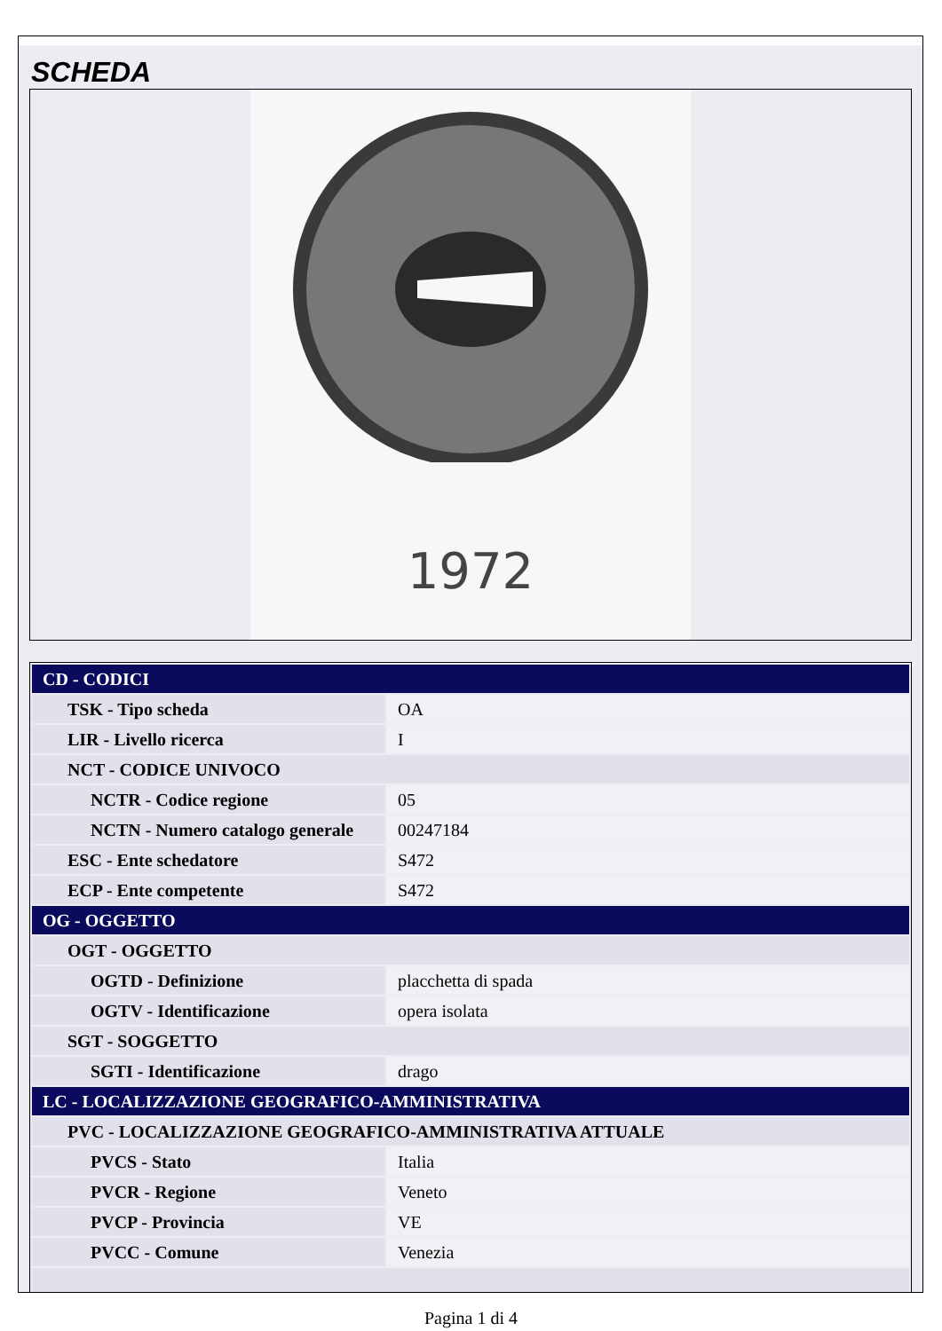SCHEDA
1972
| CD - CODICI | |
| TSK - Tipo scheda | OA |
| LIR - Livello ricerca | I |
| NCT - CODICE UNIVOCO | |
| NCTR - Codice regione | 05 |
| NCTN - Numero catalogo generale | 00247184 |
| ESC - Ente schedatore | S472 |
| ECP - Ente competente | S472 |
| OG - OGGETTO | |
| OGT - OGGETTO | |
| OGTD - Definizione | placchetta di spada |
| OGTV - Identificazione | opera isolata |
| SGT - SOGGETTO | |
| SGTI - Identificazione | drago |
| LC - LOCALIZZAZIONE GEOGRAFICO-AMMINISTRATIVA | |
| PVC - LOCALIZZAZIONE GEOGRAFICO-AMMINISTRATIVA ATTUALE | |
| PVCS - Stato | Italia |
| PVCR - Regione | Veneto |
| PVCP - Provincia | VE |
| PVCC - Comune | Venezia |
Pagina 1 di 4